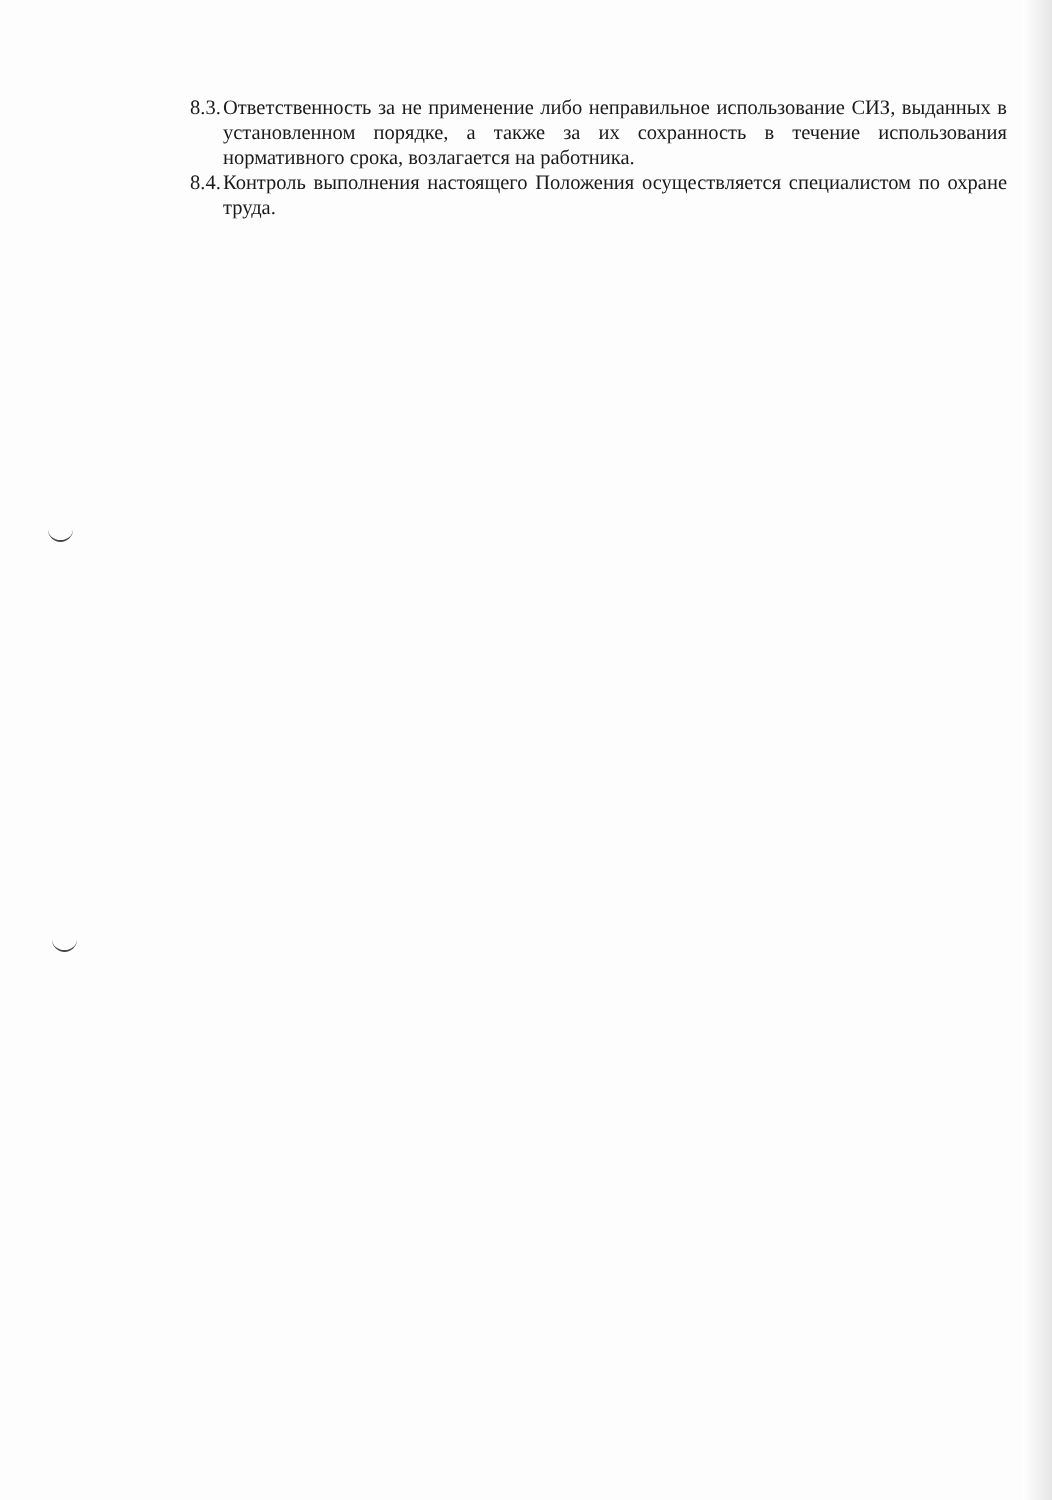8.3. Ответственность за не применение либо неправильное использование СИЗ, выданных в установленном порядке, а также за их сохранность в течение использования нормативного срока, возлагается на работника.
8.4. Контроль выполнения настоящего Положения осуществляется специалистом по охране труда.